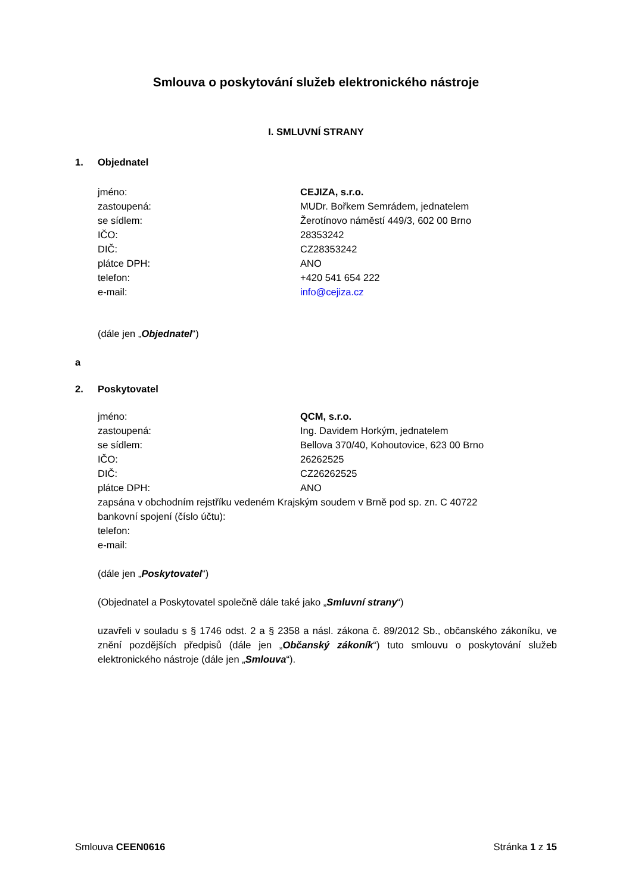Smlouva o poskytování služeb elektronického nástroje
I. SMLUVNÍ STRANY
1. Objednatel
jméno: CEJIZA, s.r.o.
zastoupená: MUDr. Bořkem Semrádem, jednatelem
se sídlem: Žerotínovo náměstí 449/3, 602 00 Brno
IČO: 28353242
DIČ: CZ28353242
plátce DPH: ANO
telefon: +420 541 654 222
e-mail: info@cejiza.cz
(dále jen „Objednatel“)
a
2. Poskytovatel
jméno: QCM, s.r.o.
zastoupená: Ing. Davidem Horkým, jednatelem
se sídlem: Bellova 370/40, Kohoutovice, 623 00 Brno
IČO: 26262525
DIČ: CZ26262525
plátce DPH: ANO
zapsána v obchodním rejstříku vedeném Krajským soudem v Brně pod sp. zn. C 40722
bankovní spojení (číslo účtu):
telefon:
e-mail:
(dále jen „Poskytovatel“)
(Objednatel a Poskytovatel společně dále také jako „Smluvní strany“)
uzavřeli v souladu s § 1746 odst. 2 a § 2358 a násl. zákona č. 89/2012 Sb., občanského zákoníku, ve znění pozdějších předpisů (dále jen „Občanský zákoník“) tuto smlouvu o poskytování služeb elektronického nástroje (dále jen „Smlouva“).
Smlouva CEEN0616 Stránka 1 z 15